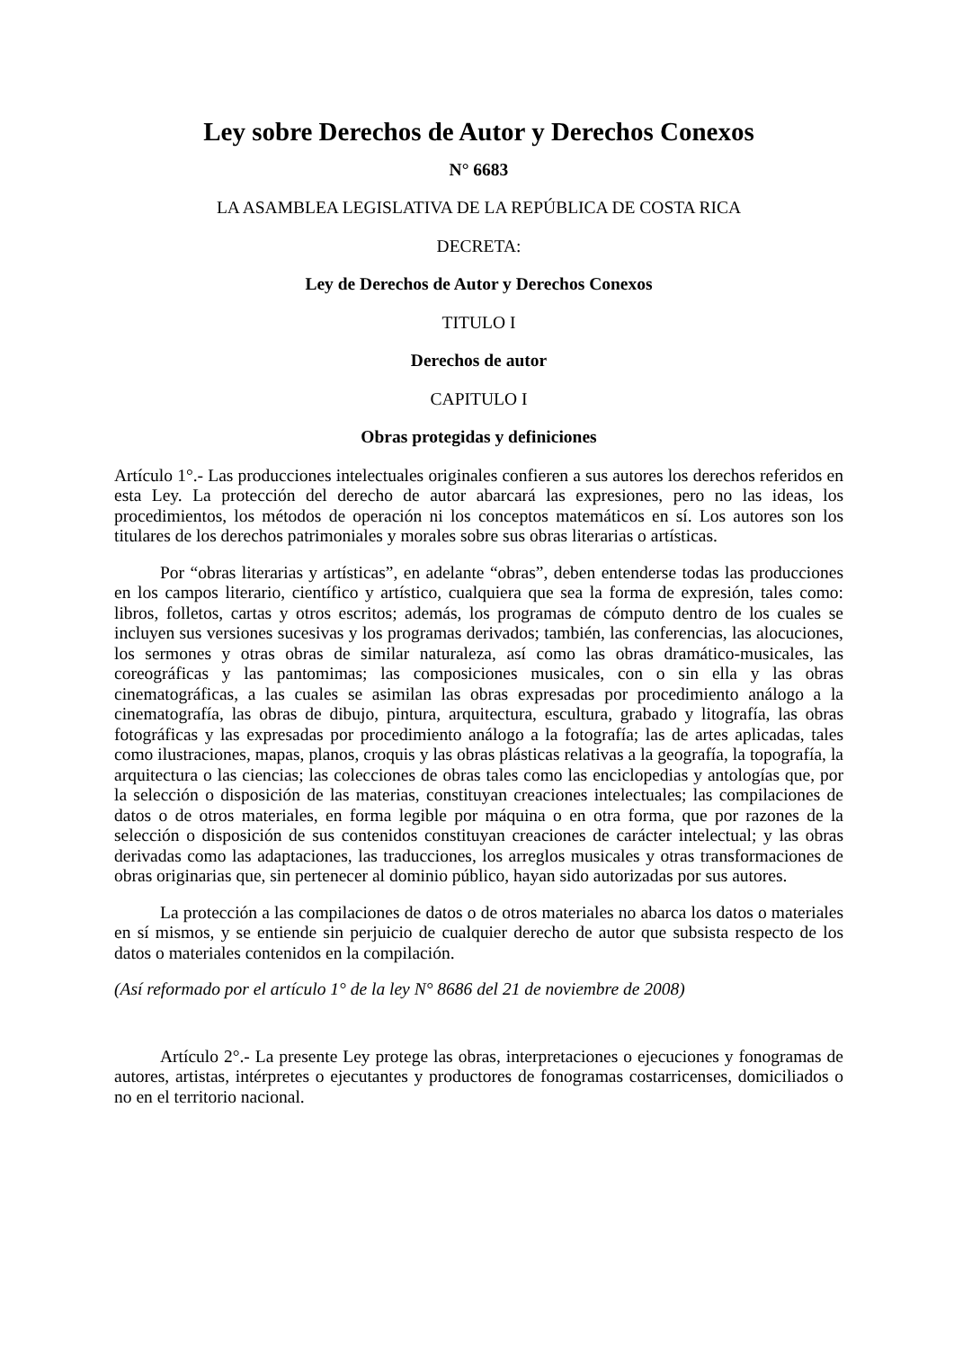Ley sobre Derechos de Autor y Derechos Conexos
N° 6683
LA ASAMBLEA LEGISLATIVA DE LA REPÚBLICA DE COSTA RICA
DECRETA:
Ley de Derechos de Autor y Derechos Conexos
TITULO I
Derechos de autor
CAPITULO I
Obras protegidas y definiciones
Artículo 1°.- Las producciones intelectuales originales confieren a sus autores los derechos referidos en esta Ley. La protección del derecho de autor abarcará las expresiones, pero no las ideas, los procedimientos, los métodos de operación ni los conceptos matemáticos en sí. Los autores son los titulares de los derechos patrimoniales y morales sobre sus obras literarias o artísticas.
Por “obras literarias y artísticas”, en adelante “obras”, deben entenderse todas las producciones en los campos literario, científico y artístico, cualquiera que sea la forma de expresión, tales como: libros, folletos, cartas y otros escritos; además, los programas de cómputo dentro de los cuales se incluyen sus versiones sucesivas y los programas derivados; también, las conferencias, las alocuciones, los sermones y otras obras de similar naturaleza, así como las obras dramático-musicales, las coreográficas y las pantomimas; las composiciones musicales, con o sin ella y las obras cinematográficas, a las cuales se asimilan las obras expresadas por procedimiento análogo a la cinematografía, las obras de dibujo, pintura, arquitectura, escultura, grabado y litografía, las obras fotográficas y las expresadas por procedimiento análogo a la fotografía; las de artes aplicadas, tales como ilustraciones, mapas, planos, croquis y las obras plásticas relativas a la geografía, la topografía, la arquitectura o las ciencias; las colecciones de obras tales como las enciclopedias y antologías que, por la selección o disposición de las materias, constituyan creaciones intelectuales; las compilaciones de datos o de otros materiales, en forma legible por máquina o en otra forma, que por razones de la selección o disposición de sus contenidos constituyan creaciones de carácter intelectual; y las obras derivadas como las adaptaciones, las traducciones, los arreglos musicales y otras transformaciones de obras originarias que, sin pertenecer al dominio público, hayan sido autorizadas por sus autores.
La protección a las compilaciones de datos o de otros materiales no abarca los datos o materiales en sí mismos, y se entiende sin perjuicio de cualquier derecho de autor que subsista respecto de los datos o materiales contenidos en la compilación.
(Así reformado por el artículo 1° de la ley N° 8686 del 21 de noviembre de 2008)
Artículo 2°.- La presente Ley protege las obras, interpretaciones o ejecuciones y fonogramas de autores, artistas, intérpretes o ejecutantes y productores de fonogramas costarricenses, domiciliados o no en el territorio nacional.